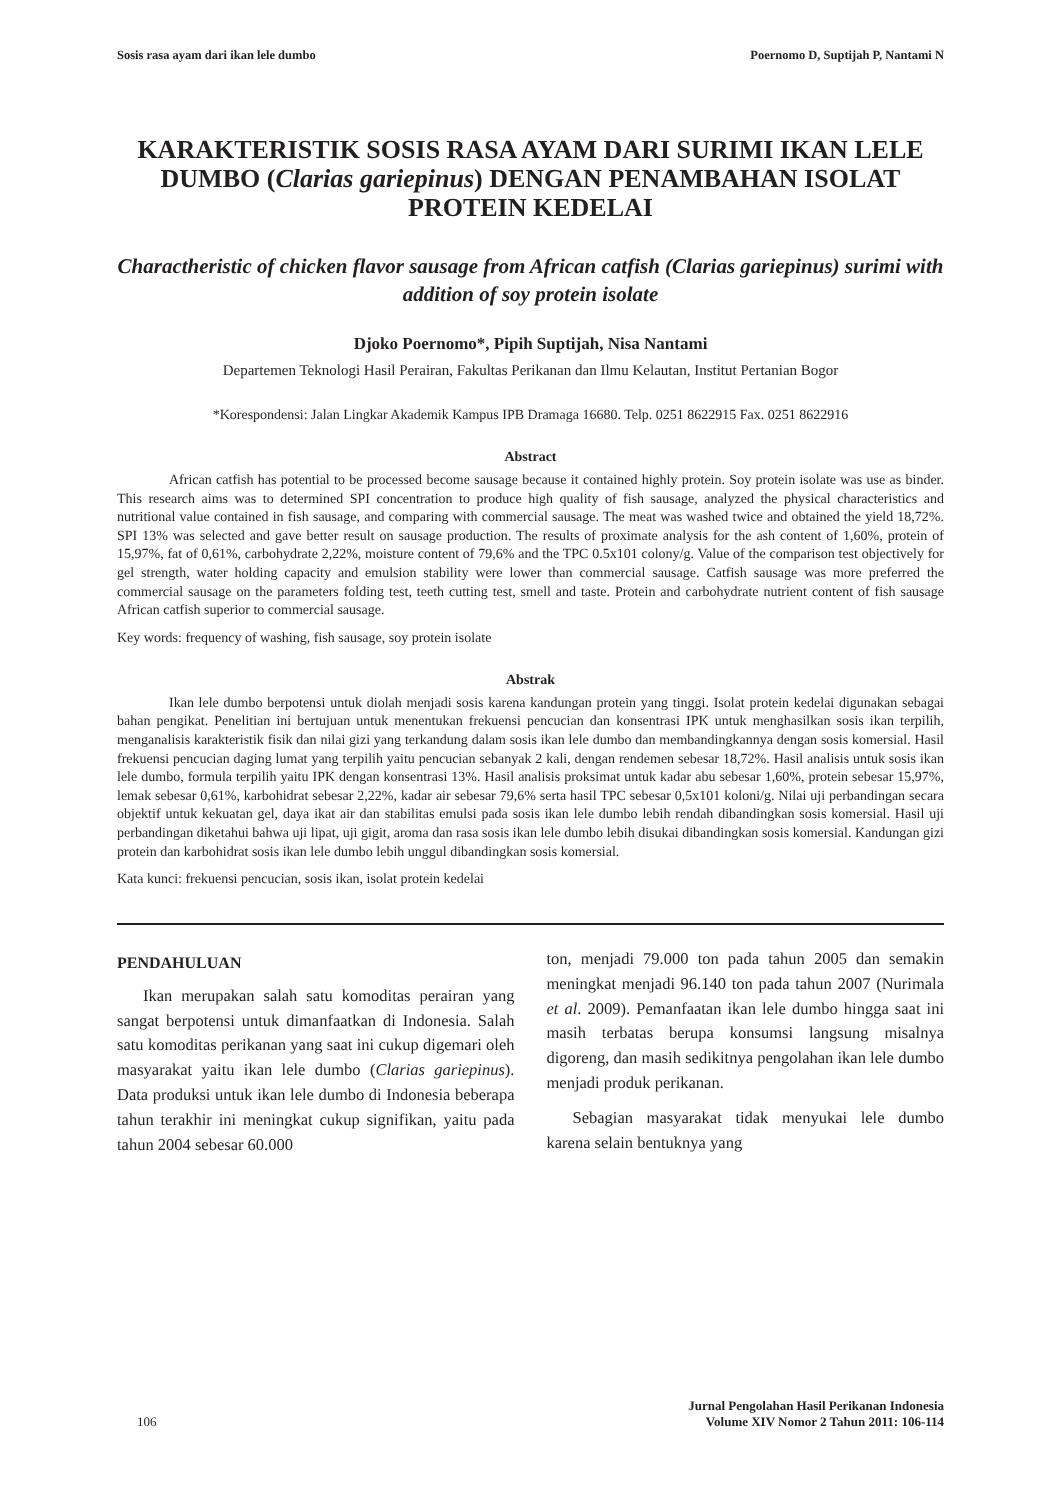Sosis rasa ayam dari ikan lele dumbo Poernomo D, Suptijah P, Nantami N
KARAKTERISTIK SOSIS RASA AYAM DARI SURIMI IKAN LELE DUMBO (Clarias gariepinus) DENGAN PENAMBAHAN ISOLAT PROTEIN KEDELAI
Charactheristic of chicken flavor sausage from African catfish (Clarias gariepinus) surimi with addition of soy protein isolate
Djoko Poernomo*, Pipih Suptijah, Nisa Nantami
Departemen Teknologi Hasil Perairan, Fakultas Perikanan dan Ilmu Kelautan, Institut Pertanian Bogor
*Korespondensi: Jalan Lingkar Akademik Kampus IPB Dramaga 16680. Telp. 0251 8622915 Fax. 0251 8622916
Abstract
African catfish has potential to be processed become sausage because it contained highly protein. Soy protein isolate was use as binder. This research aims was to determined SPI concentration to produce high quality of fish sausage, analyzed the physical characteristics and nutritional value contained in fish sausage, and comparing with commercial sausage. The meat was washed twice and obtained the yield 18,72%. SPI 13% was selected and gave better result on sausage production. The results of proximate analysis for the ash content of 1,60%, protein of 15,97%, fat of 0,61%, carbohydrate 2,22%, moisture content of 79,6% and the TPC 0.5x101 colony/g. Value of the comparison test objectively for gel strength, water holding capacity and emulsion stability were lower than commercial sausage. Catfish sausage was more preferred the commercial sausage on the parameters folding test, teeth cutting test, smell and taste. Protein and carbohydrate nutrient content of fish sausage African catfish superior to commercial sausage.
Key words: frequency of washing, fish sausage, soy protein isolate
Abstrak
Ikan lele dumbo berpotensi untuk diolah menjadi sosis karena kandungan protein yang tinggi. Isolat protein kedelai digunakan sebagai bahan pengikat. Penelitian ini bertujuan untuk menentukan frekuensi pencucian dan konsentrasi IPK untuk menghasilkan sosis ikan terpilih, menganalisis karakteristik fisik dan nilai gizi yang terkandung dalam sosis ikan lele dumbo dan membandingkannya dengan sosis komersial. Hasil frekuensi pencucian daging lumat yang terpilih yaitu pencucian sebanyak 2 kali, dengan rendemen sebesar 18,72%. Hasil analisis untuk sosis ikan lele dumbo, formula terpilih yaitu IPK dengan konsentrasi 13%. Hasil analisis proksimat untuk kadar abu sebesar 1,60%, protein sebesar 15,97%, lemak sebesar 0,61%, karbohidrat sebesar 2,22%, kadar air sebesar 79,6% serta hasil TPC sebesar 0,5x101 koloni/g. Nilai uji perbandingan secara objektif untuk kekuatan gel, daya ikat air dan stabilitas emulsi pada sosis ikan lele dumbo lebih rendah dibandingkan sosis komersial. Hasil uji perbandingan diketahui bahwa uji lipat, uji gigit, aroma dan rasa sosis ikan lele dumbo lebih disukai dibandingkan sosis komersial. Kandungan gizi protein dan karbohidrat sosis ikan lele dumbo lebih unggul dibandingkan sosis komersial.
Kata kunci: frekuensi pencucian, sosis ikan, isolat protein kedelai
PENDAHULUAN
Ikan merupakan salah satu komoditas perairan yang sangat berpotensi untuk dimanfaatkan di Indonesia. Salah satu komoditas perikanan yang saat ini cukup digemari oleh masyarakat yaitu ikan lele dumbo (Clarias gariepinus). Data produksi untuk ikan lele dumbo di Indonesia beberapa tahun terakhir ini meningkat cukup signifikan, yaitu pada tahun 2004 sebesar 60.000
ton, menjadi 79.000 ton pada tahun 2005 dan semakin meningkat menjadi 96.140 ton pada tahun 2007 (Nurimala et al. 2009). Pemanfaatan ikan lele dumbo hingga saat ini masih terbatas berupa konsumsi langsung misalnya digoreng, dan masih sedikitnya pengolahan ikan lele dumbo menjadi produk perikanan.
Sebagian masyarakat tidak menyukai lele dumbo karena selain bentuknya yang
106 Jurnal Pengolahan Hasil Perikanan Indonesia
Volume XIV Nomor 2 Tahun 2011: 106-114